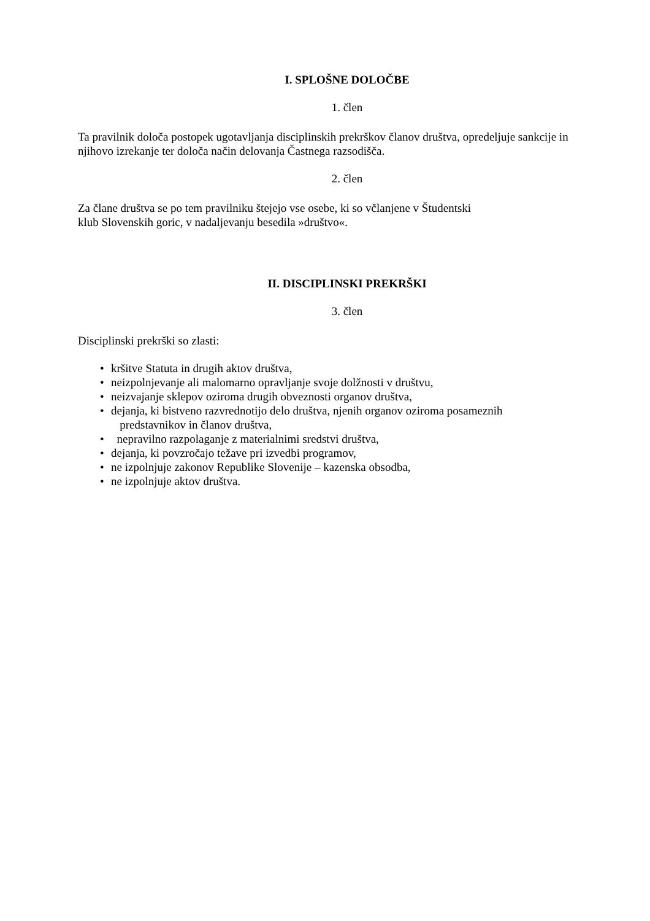I. SPLOŠNE DOLOČBE
1. člen
Ta pravilnik določa postopek ugotavljanja disciplinskih prekrškov članov društva, opredeljuje sankcije in njihovo izrekanje ter določa način delovanja Častnega razsodišča.
2. člen
Za člane društva se po tem pravilniku štejejo vse osebe, ki so včlanjene v Študentski
klub Slovenskih goric, v nadaljevanju besedila »društvo«.
II. DISCIPLINSKI PREKRŠKI
3. člen
Disciplinski prekrški so zlasti:
• kršitve Statuta in drugih aktov društva,
• neizpolnjevanje ali malomarno opravljanje svoje dolžnosti v društvu,
• neizvajanje sklepov oziroma drugih obveznosti organov društva,
• dejanja, ki bistveno razvrednotijo delo društva, njenih organov oziroma posameznih
predstavnikov in članov društva,
• nepravilno razpolaganje z materialnimi sredstvi društva,
• dejanja, ki povzročajo težave pri izvedbi programov,
• ne izpolnjuje zakonov Republike Slovenije – kazenska obsodba,
• ne izpolnjuje aktov društva.